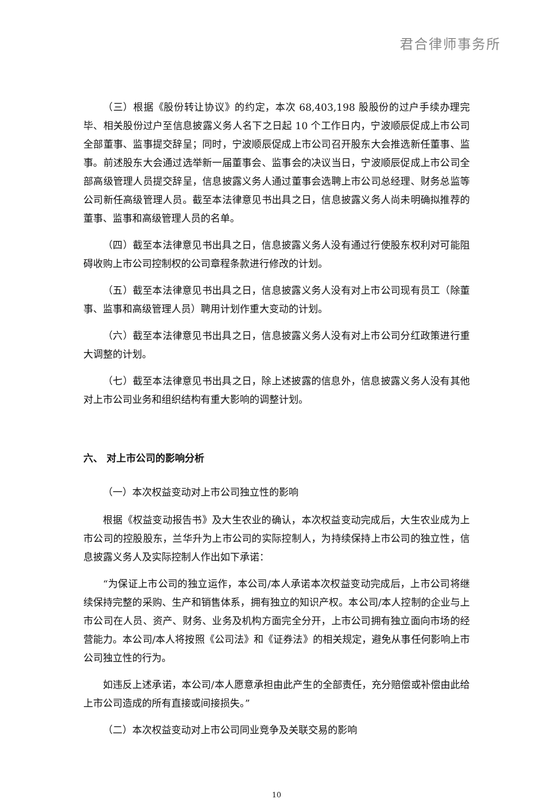君合律师事务所
（三）根据《股份转让协议》的约定，本次 68,403,198 股股份的过户手续办理完毕、相关股份过户至信息披露义务人名下之日起 10 个工作日内，宁波顺辰促成上市公司全部董事、监事提交辞呈；同时，宁波顺辰促成上市公司召开股东大会推选新任董事、监事。前述股东大会通过选举新一届董事会、监事会的决议当日，宁波顺辰促成上市公司全部高级管理人员提交辞呈，信息披露义务人通过董事会选聘上市公司总经理、财务总监等公司新任高级管理人员。截至本法律意见书出具之日，信息披露义务人尚未明确拟推荐的董事、监事和高级管理人员的名单。
（四）截至本法律意见书出具之日，信息披露义务人没有通过行使股东权利对可能阻碍收购上市公司控制权的公司章程条款进行修改的计划。
（五）截至本法律意见书出具之日，信息披露义务人没有对上市公司现有员工（除董事、监事和高级管理人员）聘用计划作重大变动的计划。
（六）截至本法律意见书出具之日，信息披露义务人没有对上市公司分红政策进行重大调整的计划。
（七）截至本法律意见书出具之日，除上述披露的信息外，信息披露义务人没有其他对上市公司业务和组织结构有重大影响的调整计划。
六、 对上市公司的影响分析
（一）本次权益变动对上市公司独立性的影响
根据《权益变动报告书》及大生农业的确认，本次权益变动完成后，大生农业成为上市公司的控股股东，兰华升为上市公司的实际控制人，为持续保持上市公司的独立性，信息披露义务人及实际控制人作出如下承诺：
“为保证上市公司的独立运作，本公司/本人承诺本次权益变动完成后，上市公司将继续保持完整的采购、生产和销售体系，拥有独立的知识产权。本公司/本人控制的企业与上市公司在人员、资产、财务、业务及机构方面完全分开，上市公司拥有独立面向市场的经营能力。本公司/本人将按照《公司法》和《证券法》的相关规定，避免从事任何影响上市公司独立性的行为。
如违反上述承诺，本公司/本人愿意承担由此产生的全部责任，充分赔偿或补偿由此给上市公司造成的所有直接或间接损失。”
（二）本次权益变动对上市公司同业竞争及关联交易的影响
10